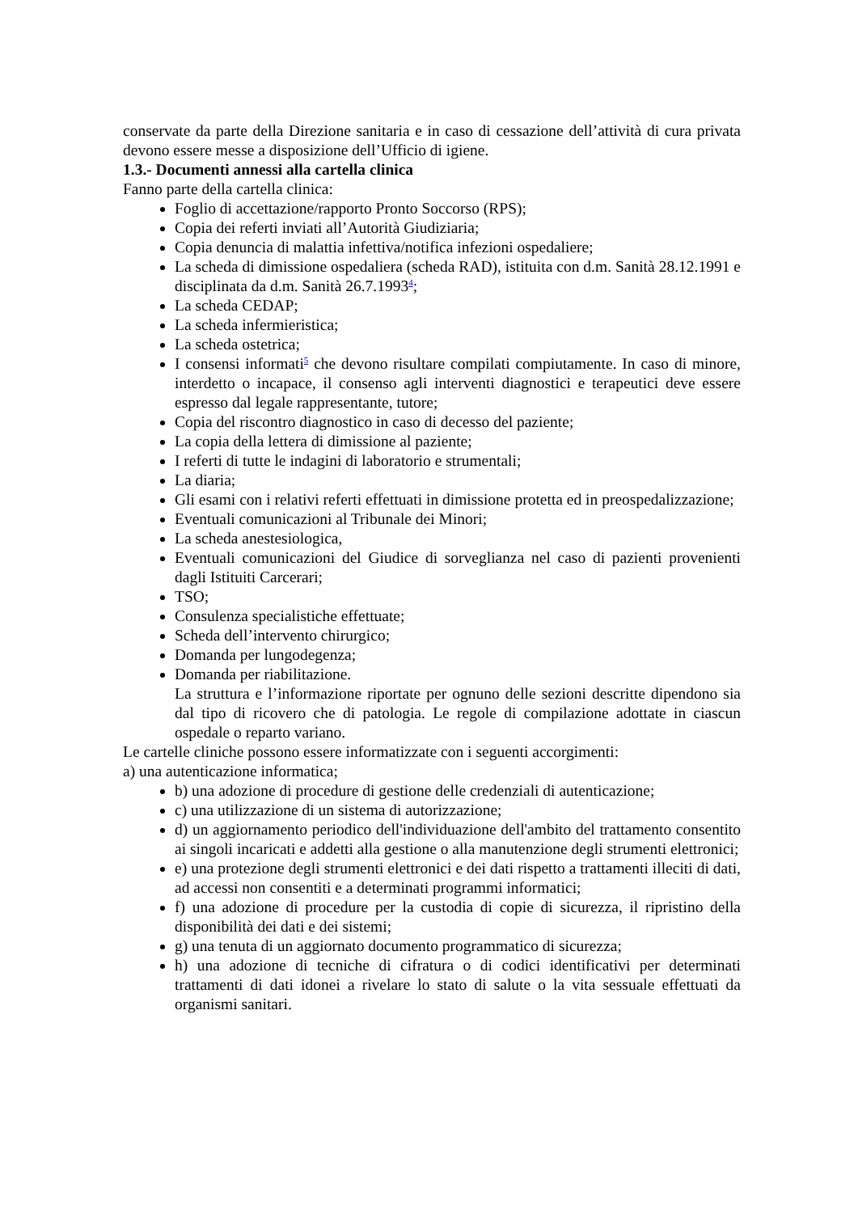conservate da parte della Direzione sanitaria e in caso di cessazione dell’attività di cura privata devono essere messe a disposizione dell’Ufficio di igiene.
1.3.- Documenti annessi alla cartella clinica
Fanno parte della cartella clinica:
Foglio di accettazione/rapporto Pronto Soccorso (RPS);
Copia dei referti inviati all’Autorità Giudiziaria;
Copia denuncia di malattia infettiva/notifica infezioni ospedaliere;
La scheda di dimissione ospedaliera (scheda RAD), istituita con d.m. Sanità 28.12.1991 e disciplinata da d.m. Sanità 26.7.1993<sup>4</sup>;
La scheda CEDAP;
La scheda infermieristica;
La scheda ostetrica;
I consensi informati<sup>5</sup> che devono risultare compilati compiutamente. In caso di minore, interdetto o incapace, il consenso agli interventi diagnostici e terapeutici deve essere espresso dal legale rappresentante, tutore;
Copia del riscontro diagnostico in caso di decesso del paziente;
La copia della lettera di dimissione al paziente;
I referti di tutte le indagini di laboratorio e strumentali;
La diaria;
Gli esami con i relativi referti effettuati in dimissione protetta ed in preospedalizzazione;
Eventuali comunicazioni al Tribunale dei Minori;
La scheda anestesiologica,
Eventuali comunicazioni del Giudice di sorveglianza nel caso di pazienti provenienti dagli Istituiti Carcerari;
TSO;
Consulenza specialistiche effettuate;
Scheda dell’intervento chirurgico;
Domanda per lungodegenza;
Domanda per riabilitazione.
La struttura e l’informazione riportate per ognuno delle sezioni descritte dipendono sia dal tipo di ricovero che di patologia. Le regole di compilazione adottate in ciascun ospedale o reparto variano.
Le cartelle cliniche possono essere informatizzate con i seguenti accorgimenti:
a) una autenticazione informatica;
b) una adozione di procedure di gestione delle credenziali di autenticazione;
c) una utilizzazione di un sistema di autorizzazione;
d) un aggiornamento periodico dell'individuazione dell'ambito del trattamento consentito ai singoli incaricati e addetti alla gestione o alla manutenzione degli strumenti elettronici;
e) una protezione degli strumenti elettronici e dei dati rispetto a trattamenti illeciti di dati, ad accessi non consentiti e a determinati programmi informatici;
f) una adozione di procedure per la custodia di copie di sicurezza, il ripristino della disponibilità dei dati e dei sistemi;
g) una tenuta di un aggiornato documento programmatico di sicurezza;
h) una adozione di tecniche di cifratura o di codici identificativi per determinati trattamenti di dati idonei a rivelare lo stato di salute o la vita sessuale effettuati da organismi sanitari.